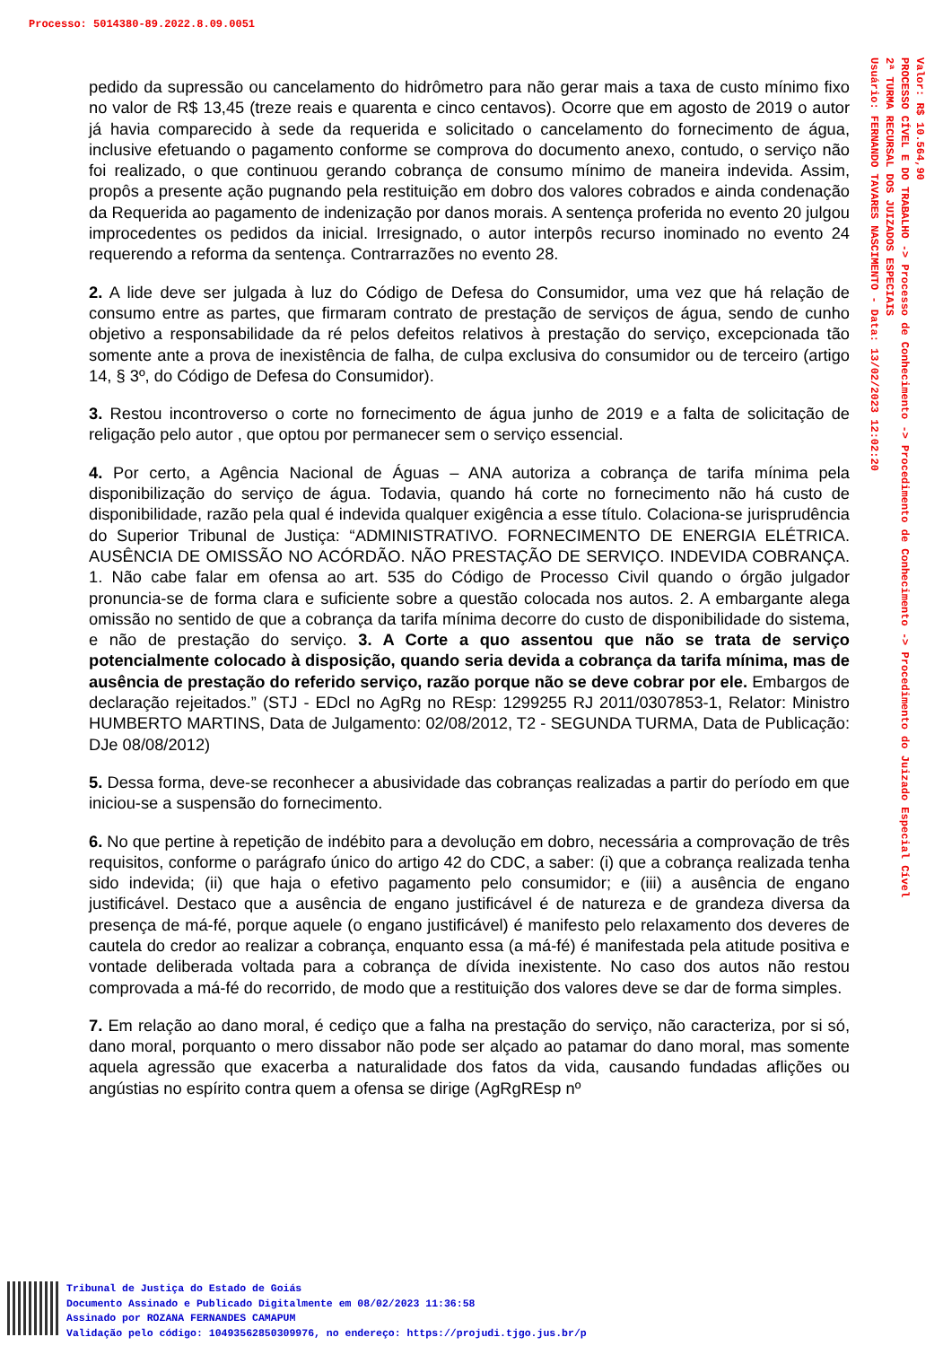Processo: 5014380-89.2022.8.09.0051
Valor: R$ 10.564,90
PROCESSO CÍVEL E DO TRABALHO -> Processo de Conhecimento -> Procedimento de Conhecimento -> Procedimento do Juizado Especial Cível
2ª TURMA RECURSAL DOS JUIZADOS ESPECIAIS
Usuário: FERNANDO TAVARES NASCIMENTO - Data: 13/02/2023 12:02:20
pedido da supressão ou cancelamento do hidrômetro para não gerar mais a taxa de custo mínimo fixo no valor de R$ 13,45 (treze reais e quarenta e cinco centavos). Ocorre que em agosto de 2019 o autor já havia comparecido à sede da requerida e solicitado o cancelamento do fornecimento de água, inclusive efetuando o pagamento conforme se comprova do documento anexo, contudo, o serviço não foi realizado, o que continuou gerando cobrança de consumo mínimo de maneira indevida. Assim, propôs a presente ação pugnando pela restituição em dobro dos valores cobrados e ainda condenação da Requerida ao pagamento de indenização por danos morais. A sentença proferida no evento 20 julgou improcedentes os pedidos da inicial. Irresignado, o autor interpôs recurso inominado no evento 24 requerendo a reforma da sentença. Contrarrazões no evento 28.
2. A lide deve ser julgada à luz do Código de Defesa do Consumidor, uma vez que há relação de consumo entre as partes, que firmaram contrato de prestação de serviços de água, sendo de cunho objetivo a responsabilidade da ré pelos defeitos relativos à prestação do serviço, excepcionada tão somente ante a prova de inexistência de falha, de culpa exclusiva do consumidor ou de terceiro (artigo 14, § 3º, do Código de Defesa do Consumidor).
3. Restou incontroverso o corte no fornecimento de água junho de 2019 e a falta de solicitação de religação pelo autor , que optou por permanecer sem o serviço essencial.
4. Por certo, a Agência Nacional de Águas – ANA autoriza a cobrança de tarifa mínima pela disponibilização do serviço de água. Todavia, quando há corte no fornecimento não há custo de disponibilidade, razão pela qual é indevida qualquer exigência a esse título. Colaciona-se jurisprudência do Superior Tribunal de Justiça: “ADMINISTRATIVO. FORNECIMENTO DE ENERGIA ELÉTRICA. AUSÊNCIA DE OMISSÃO NO ACÓRDÃO. NÃO PRESTAÇÃO DE SERVIÇO. INDEVIDA COBRANÇA. 1. Não cabe falar em ofensa ao art. 535 do Código de Processo Civil quando o órgão julgador pronuncia-se de forma clara e suficiente sobre a questão colocada nos autos. 2. A embargante alega omissão no sentido de que a cobrança da tarifa mínima decorre do custo de disponibilidade do sistema, e não de prestação do serviço. 3. A Corte a quo assentou que não se trata de serviço potencialmente colocado à disposição, quando seria devida a cobrança da tarifa mínima, mas de ausência de prestação do referido serviço, razão porque não se deve cobrar por ele. Embargos de declaração rejeitados.” (STJ - EDcl no AgRg no REsp: 1299255 RJ 2011/0307853-1, Relator: Ministro HUMBERTO MARTINS, Data de Julgamento: 02/08/2012, T2 - SEGUNDA TURMA, Data de Publicação: DJe 08/08/2012)
5. Dessa forma, deve-se reconhecer a abusividade das cobranças realizadas a partir do período em que iniciou-se a suspensão do fornecimento.
6. No que pertine à repetição de indébito para a devolução em dobro, necessária a comprovação de três requisitos, conforme o parágrafo único do artigo 42 do CDC, a saber: (i) que a cobrança realizada tenha sido indevida; (ii) que haja o efetivo pagamento pelo consumidor; e (iii) a ausência de engano justificável. Destaco que a ausência de engano justificável é de natureza e de grandeza diversa da presença de má-fé, porque aquele (o engano justificável) é manifesto pelo relaxamento dos deveres de cautela do credor ao realizar a cobrança, enquanto essa (a má-fé) é manifestada pela atitude positiva e vontade deliberada voltada para a cobrança de dívida inexistente. No caso dos autos não restou comprovada a má-fé do recorrido, de modo que a restituição dos valores deve se dar de forma simples.
7. Em relação ao dano moral, é cediço que a falha na prestação do serviço, não caracteriza, por si só, dano moral, porquanto o mero dissabor não pode ser alçado ao patamar do dano moral, mas somente aquela agressão que exacerba a naturalidade dos fatos da vida, causando fundadas aflições ou angústias no espírito contra quem a ofensa se dirige (AgRgREsp nº
Tribunal de Justiça do Estado de Goiás
Documento Assinado e Publicado Digitalmente em 08/02/2023 11:36:58
Assinado por ROZANA FERNANDES CAMAPUM
Validação pelo código: 10493562850309976, no endereço: https://projudi.tjgo.jus.br/p